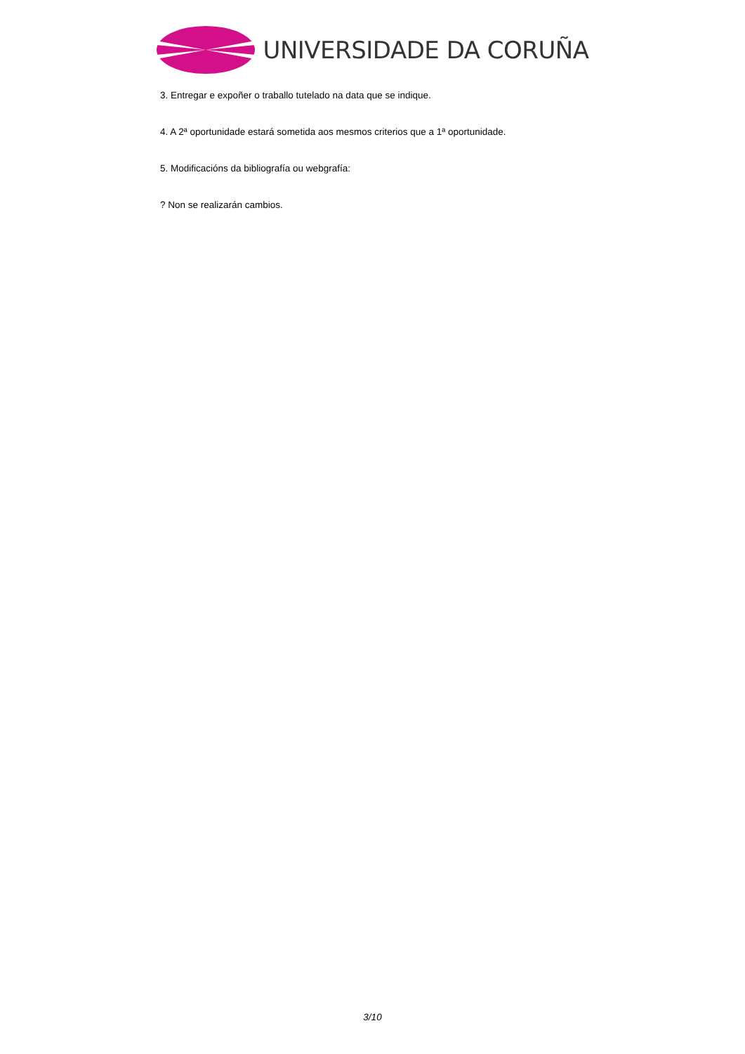UNIVERSIDADE DA CORUÑA
3. Entregar e expoñer o traballo tutelado na data que se indique.
4. A 2ª oportunidade estará sometida aos mesmos criterios que a 1ª oportunidade.
5. Modificacións da bibliografía ou webgrafía:
? Non se realizarán cambios.
3/10